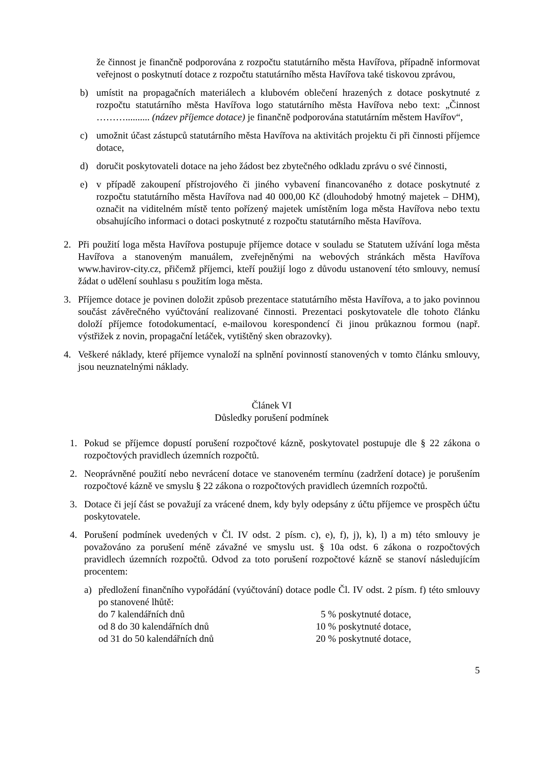že činnost je finančně podporována z rozpočtu statutárního města Havířova, případně informovat veřejnost o poskytnutí dotace z rozpočtu statutárního města Havířova také tiskovou zprávou,
b) umístit na propagačních materiálech a klubovém oblečení hrazených z dotace poskytnuté z rozpočtu statutárního města Havířova logo statutárního města Havířova nebo text: „Činnost ……….......... (název příjemce dotace) je finančně podporována statutárním městem Havířov“,
c) umožnit účast zástupců statutárního města Havířova na aktivitách projektu či při činnosti příjemce dotace,
d) doručit poskytovateli dotace na jeho žádost bez zbytečného odkladu zprávu o své činnosti,
e) v případě zakoupení přístrojového či jiného vybavení financovaného z dotace poskytnuté z rozpočtu statutárního města Havířova nad 40 000,00 Kč (dlouhodobý hmotný majetek – DHM), označit na viditelném místě tento pořízený majetek umístěním loga města Havířova nebo textu obsahujícího informaci o dotaci poskytnuté z rozpočtu statutárního města Havířova.
2. Při použití loga města Havířova postupuje příjemce dotace v souladu se Statutem užívání loga města Havířova a stanoveným manuálem, zveřejněnými na webových stránkách města Havířova www.havirov-city.cz, přičemž příjemci, kteří použijí logo z důvodu ustanovení této smlouvy, nemusí žádat o udělení souhlasu s použitím loga města.
3. Příjemce dotace je povinen doložit způsob prezentace statutárního města Havířova, a to jako povinnou součást závěrečného vyúčtování realizované činnosti. Prezentaci poskytovatele dle tohoto článku doloží příjemce fotodokumentací, e-mailovou korespondencí či jinou průkaznou formou (např. výstřižek z novin, propagační letáček, vytištěný sken obrazovky).
4. Veškeré náklady, které příjemce vynaloží na splnění povinností stanovených v tomto článku smlouvy, jsou neuznatelnými náklady.
Článek VI
Důsledky porušení podmínek
1. Pokud se příjemce dopustí porušení rozpočtové kázně, poskytovatel postupuje dle § 22 zákona o rozpočtových pravidlech územních rozpočtů.
2. Neoprávněné použití nebo nevrácení dotace ve stanoveném termínu (zadržení dotace) je porušením rozpočtové kázně ve smyslu § 22 zákona o rozpočtových pravidlech územních rozpočtů.
3. Dotace či její část se považují za vrácené dnem, kdy byly odepsány z účtu příjemce ve prospěch účtu poskytovatele.
4. Porušení podmínek uvedených v Čl. IV odst. 2 písm. c), e), f), j), k), l) a m) této smlouvy je považováno za porušení méně závažné ve smyslu ust. § 10a odst. 6 zákona o rozpočtových pravidlech územních rozpočtů. Odvod za toto porušení rozpočtové kázně se stanoví následujícím procentem:
a) předložení finančního vypořádání (vyúčtování) dotace podle Čl. IV odst. 2 písm. f) této smlouvy po stanovené lhůtě:
| do 7 kalendářních dnů | 5 % poskytnuté dotace, |
| od 8 do 30 kalendářních dnů | 10 % poskytnuté dotace, |
| od 31 do 50 kalendářních dnů | 20 % poskytnuté dotace, |
5